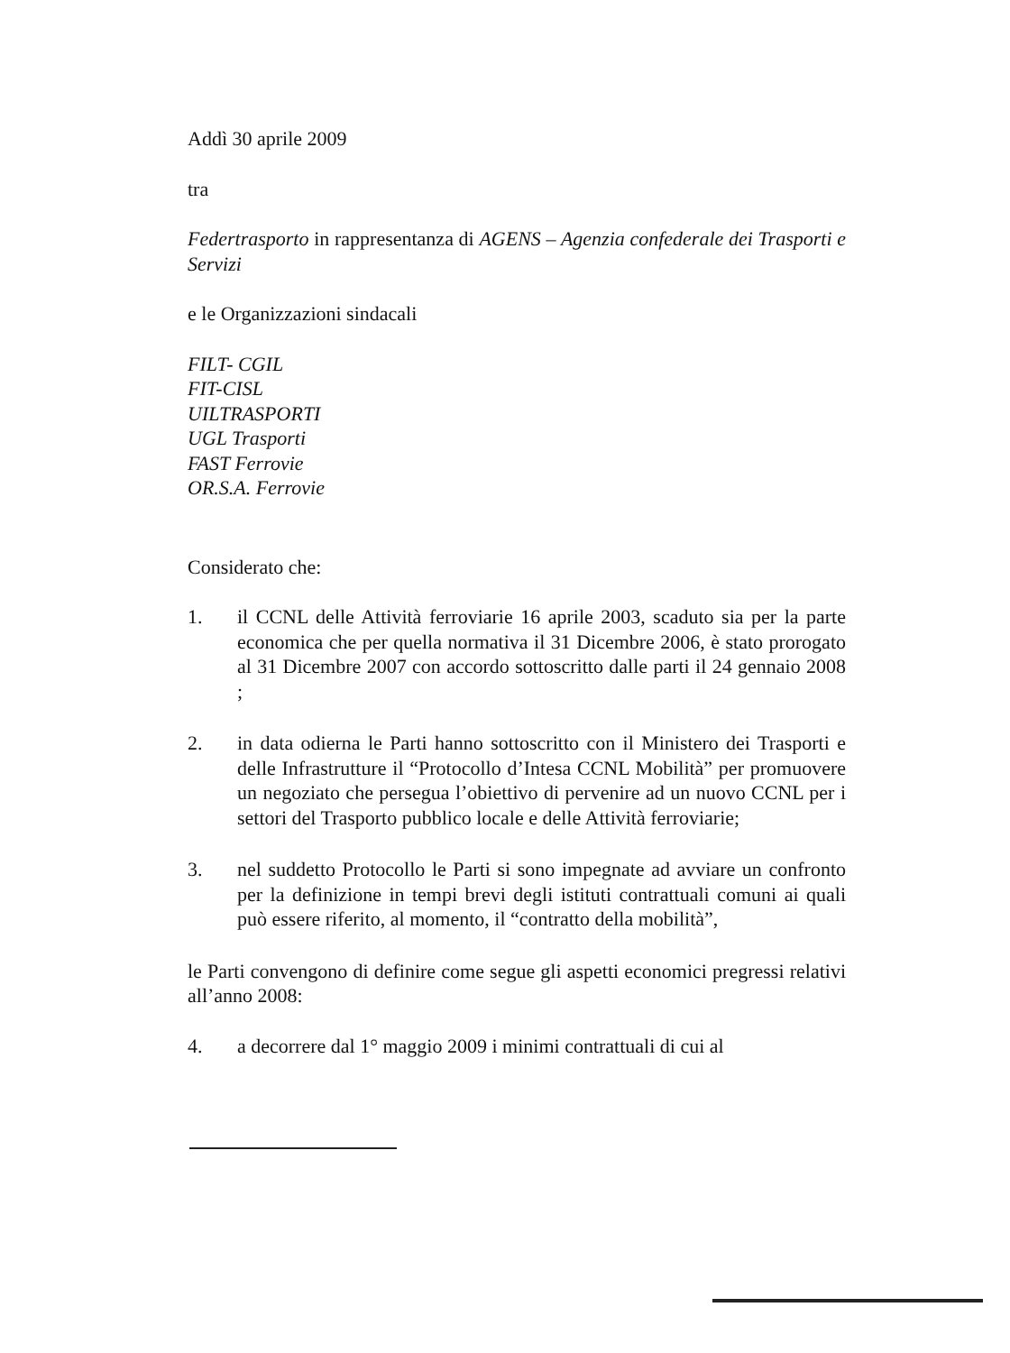Addì 30 aprile 2009
tra
Federtrasporto in rappresentanza di AGENS – Agenzia confederale dei Trasporti e Servizi
e le Organizzazioni sindacali
FILT- CGIL
FIT-CISL
UILTRASPORTI
UGL Trasporti
FAST Ferrovie
OR.S.A. Ferrovie
Considerato che:
1. il CCNL delle Attività ferroviarie 16 aprile 2003, scaduto sia per la parte economica che per quella normativa il 31 Dicembre 2006, è stato prorogato al 31 Dicembre 2007 con accordo sottoscritto dalle parti il 24 gennaio 2008 ;
2. in data odierna le Parti hanno sottoscritto con il Ministero dei Trasporti e delle Infrastrutture il “Protocollo d’Intesa CCNL Mobilità” per promuovere un negoziato che persegua l’obiettivo di pervenire ad un nuovo CCNL per i settori del Trasporto pubblico locale e delle Attività ferroviarie;
3. nel suddetto Protocollo le Parti si sono impegnate ad avviare un confronto per la definizione in tempi brevi degli istituti contrattuali comuni ai quali può essere riferito, al momento, il “contratto della mobilità”,
le Parti convengono di definire come segue gli aspetti economici pregressi relativi all’anno 2008:
4. a decorrere dal 1° maggio 2009 i minimi contrattuali di cui al